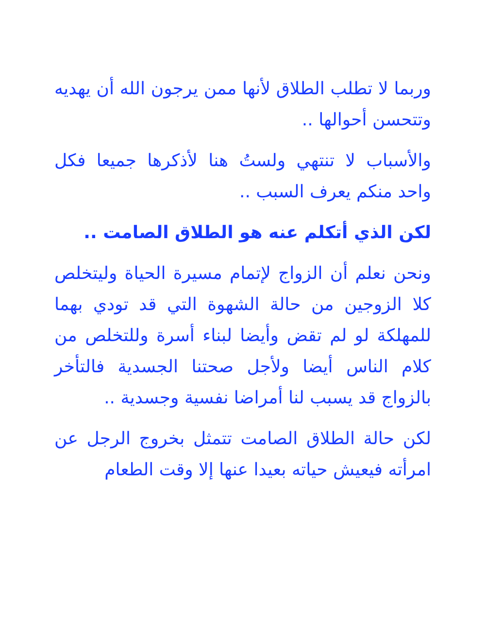وربما لا تطلب الطلاق لأنها ممن يرجون الله أن يهديه وتتحسن أحوالها ..
والأسباب لا تنتهي ولستُ هنا لأذكرها جميعا فكل واحد منكم يعرف السبب ..
لكن الذي أتكلم عنه هو الطلاق الصامت ..
ونحن نعلم أن الزواج لإتمام مسيرة الحياة وليتخلص كلا الزوجين من حالة الشهوة التي قد تودي بهما للمهلكة لو لم تقض وأيضا لبناء أسرة وللتخلص من كلام الناس أيضا ولأجل صحتنا الجسدية فالتأخر بالزواج قد يسبب لنا أمراضا نفسية وجسدية ..
لكن حالة الطلاق الصامت تتمثل بخروج الرجل عن امرأته فيعيش حياته بعيدا عنها إلا وقت الطعام